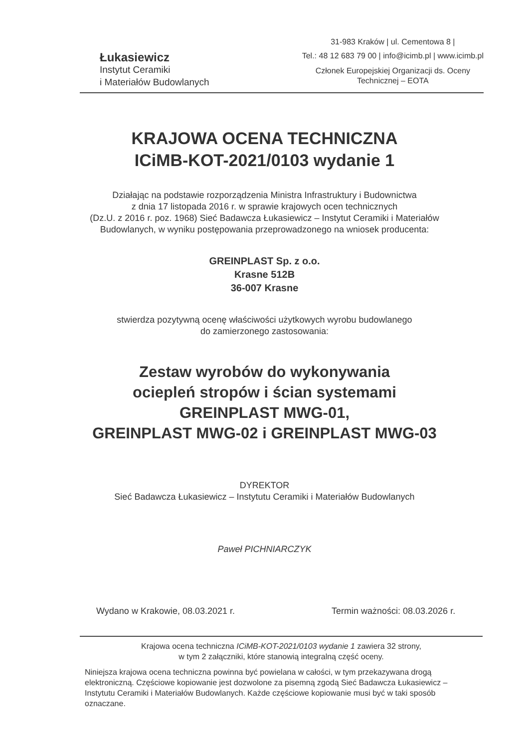Łukasiewicz
Instytut Ceramiki
i Materiałów Budowlanych
31-983 Kraków | ul. Cementowa 8 |
Tel.: 48 12 683 79 00 | info@icimb.pl | www.icimb.pl
Członek Europejskiej Organizacji ds. Oceny
Technicznej – EOTA
KRAJOWA OCENA TECHNICZNA
ICiMB-KOT-2021/0103 wydanie 1
Działając na podstawie rozporządzenia Ministra Infrastruktury i Budownictwa
z dnia 17 listopada 2016 r. w sprawie krajowych ocen technicznych
(Dz.U. z 2016 r. poz. 1968) Sieć Badawcza Łukasiewicz – Instytut Ceramiki i Materiałów
Budowlanych, w wyniku postępowania przeprowadzonego na wniosek producenta:
GREINPLAST Sp. z o.o.
Krasne 512B
36-007 Krasne
stwierdza pozytywną ocenę właściwości użytkowych wyrobu budowlanego
do zamierzonego zastosowania:
Zestaw wyrobów do wykonywania
ociepleń stropów i ścian systemami
GREINPLAST MWG-01,
GREINPLAST MWG-02 i GREINPLAST MWG-03
DYREKTOR
Sieć Badawcza Łukasiewicz – Instytutu Ceramiki i Materiałów Budowlanych
Paweł PICHNIARCZYK
Wydano w Krakowie, 08.03.2021 r.
Termin ważności: 08.03.2026 r.
Krajowa ocena techniczna ICiMB-KOT-2021/0103 wydanie 1 zawiera 32 strony,
w tym 2 załączniki, które stanowią integralną część oceny.
Niniejsza krajowa ocena techniczna powinna być powielana w całości, w tym przekazywana drogą elektroniczną. Częściowe kopiowanie jest dozwolone za pisemną zgodą Sieć Badawcza Łukasiewicz – Instytutu Ceramiki i Materiałów Budowlanych. Każde częściowe kopiowanie musi być w taki sposób oznaczane.